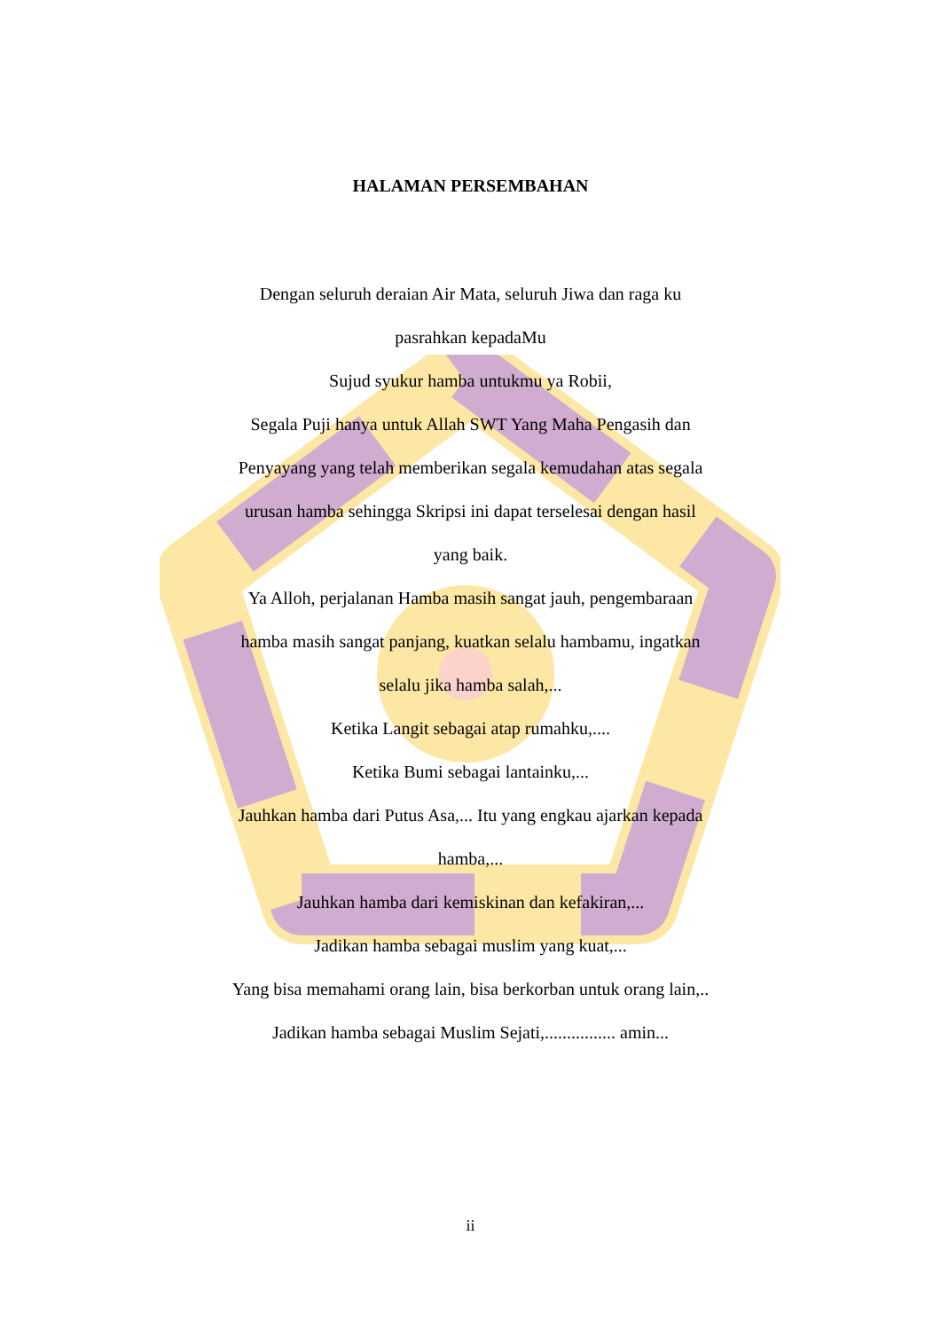HALAMAN PERSEMBAHAN
Dengan seluruh deraian Air Mata, seluruh Jiwa dan raga ku pasrahkan kepadaMu
Sujud syukur hamba untukmu ya Robii,
Segala Puji hanya untuk Allah SWT Yang Maha Pengasih dan Penyayang yang telah memberikan segala kemudahan atas segala urusan hamba sehingga Skripsi ini dapat terselesai dengan hasil yang baik.
Ya Alloh, perjalanan Hamba masih sangat jauh, pengembaraan hamba masih sangat panjang, kuatkan selalu hambamu, ingatkan selalu jika hamba salah,...
Ketika Langit sebagai atap rumahku,....
Ketika Bumi sebagai lantainku,...
Jauhkan hamba dari Putus Asa,... Itu yang engkau ajarkan kepada hamba,...
Jauhkan hamba dari kemiskinan dan kefakiran,...
Jadikan hamba sebagai muslim yang kuat,...
Yang bisa memahami orang lain, bisa berkorban untuk orang lain,..
Jadikan hamba sebagai Muslim Sejati,................ amin...
ii